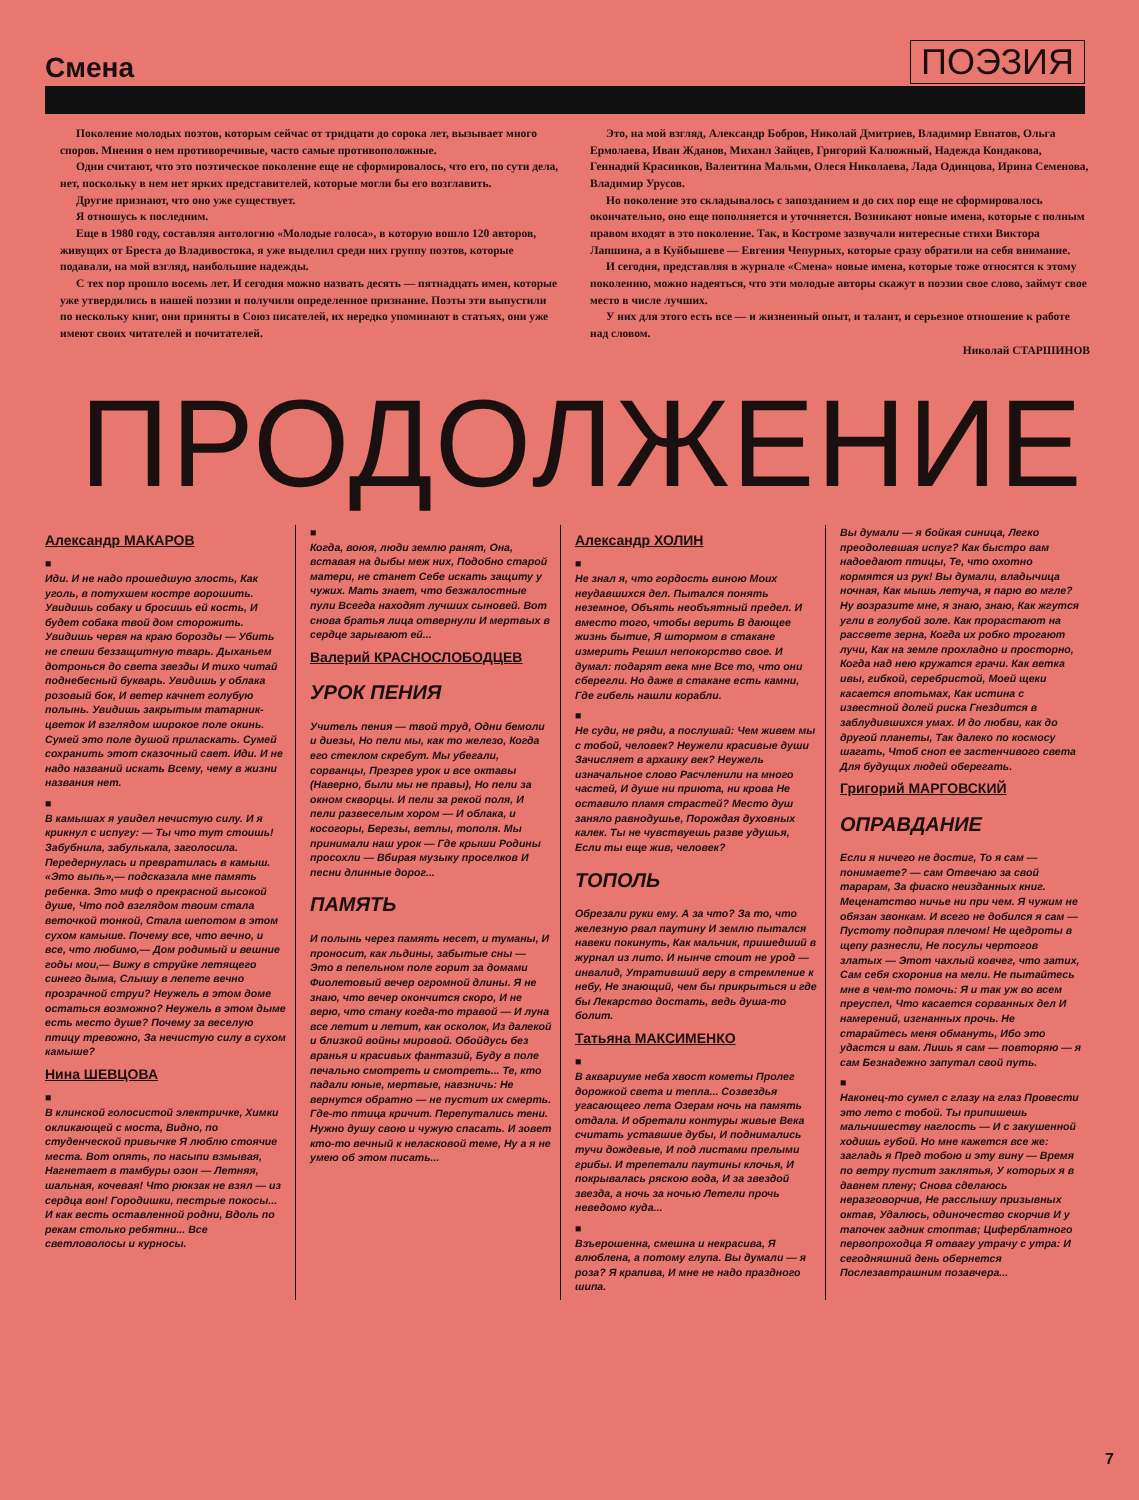Смена ПОЭЗИЯ
Поколение молодых поэтов, которым сейчас от тридцати до сорока лет, вызывает много споров. Мнения о нем противоречивые, часто самые противоположные.
Одни считают, что это поэтическое поколение еще не сформировалось, что его, по сути дела, нет, поскольку в нем нет ярких представителей, которые могли бы его возглавить.
Другие признают, что оно уже существует.
Я отношусь к последним.
Еще в 1980 году, составляя антологию «Молодые голоса», в которую вошло 120 авторов, живущих от Бреста до Владивостока, я уже выделил среди них группу поэтов, которые подавали, на мой взгляд, наибольшие надежды.
С тех пор прошло восемь лет. И сегодня можно назвать десять — пятнадцать имен, которые уже утвердились в нашей поэзии и получили определенное признание. Поэты эти выпустили по нескольку книг, они приняты в Союз писателей, их нередко упоминают в статьях, они уже имеют своих читателей и почитателей.
Это, на мой взгляд, Александр Бобров, Николай Дмитриев, Владимир Евпатов, Ольга Ермолаева, Иван Жданов, Михаил Зайцев, Григорий Калюжный, Надежда Кондакова, Геннадий Красников, Валентина Мальми, Олеся Николаева, Лада Одинцова, Ирина Семенова, Владимир Урусов.
Но поколение это складывалось с запозданием и до сих пор еще не сформировалось окончательно, оно еще пополняется и уточняется. Возникают новые имена, которые с полным правом входят в это поколение. Так, в Костроме зазвучали интересные стихи Виктора Лапшина, а в Куйбышеве — Евгения Чепурных, которые сразу обратили на себя внимание.
И сегодня, представляя в журнале «Смена» новые имена, которые тоже относятся к этому поколению, можно надеяться, что эти молодые авторы скажут в поэзии свое слово, займут свое место в числе лучших.
У них для этого есть все — и жизненный опыт, и талант, и серьезное отношение к работе над словом.
Николай СТАРШИНОВ
ПРОДОЛЖЕНИЕ
Александр МАКАРОВ
■
Иди. И не надо прошедшую злость, Как уголь, в потухшем костре ворошить. Увидишь собаку и бросишь ей кость, И будет собака твой дом сторожить. Увидишь червя на краю борозды — Убить не спеши беззащитную тварь. Дыханьем дотронься до света звезды И тихо читай поднебесный букварь. Увидишь у облака розовый бок, И ветер качнет голубую полынь. Увидишь закрытым татарник-цветок И взглядом широкое поле окинь. Сумей это поле душой приласкать. Сумей сохранить этот сказочный свет. Иди. И не надо названий искать Всему, чему в жизни названия нет.
■
В камышах я увидел нечистую силу. И я крикнул с испугу: — Ты что тут стоишь! Забубнила, забулькала, заголосила. Передернулась и превратилась в камыш. «Это выпь»,— подсказала мне память ребенка. Это миф о прекрасной высокой душе, Что под взглядом твоим стала веточкой тонкой, Стала шепотом в этом сухом камыше. Почему все, что вечно, и все, что любимо,— Дом родимый и вешние годы мои,— Вижу в струйке летящего синего дыма, Слышу в лепете вечно прозрачной струи? Неужель в этом доме остаться возможно? Неужель в этом дыме есть место душе? Почему за веселую птицу тревожно, За нечистую силу в сухом камыше?
Нина ШЕВЦОВА
■
В клинской голосистой электричке, Химки окликающей с моста, Видно, по студенческой привычке Я люблю стоячие места. Вот опять, по насыпи взмывая, Нагнетает в тамбуры озон — Летняя, шальная, кочевая! Что рюкзак не взял — из сердца вон! Городишки, пестрые покосы... И как весть оставленной родни, Вдоль по рекам столько ребятни... Все светловолосы и курносы.
■
Когда, воюя, люди землю ранят, Она, вставая на дыбы меж них, Подобно старой матери, не станет Себе искать защиту у чужих. Мать знает, что безжалостные пули Всегда находят лучших сыновей. Вот снова братья лица отвернули И мертвых в сердце зарывают ей...
Валерий КРАСНОСЛОБОДЦЕВ
УРОК ПЕНИЯ
Учитель пения — твой труд, Одни бемоли и диезы, Но пели мы, как то железо, Когда его стеклом скребут. Мы убегали, сорванцы, Презрев урок и все октавы (Наверно, были мы не правы), Но пели за окном скворцы. И пели за рекой поля, И пели развеселым хором — И облака, и косогоры, Березы, ветлы, тополя. Мы принимали наш урок — Где крыши Родины просохли — Вбирая музыку проселков И песни длинные дорог...
ПАМЯТЬ
И полынь через память несет, и туманы, И проносит, как льдины, забытые сны — Это в пепельном поле горит за домами Фиолетовый вечер огромной длины. Я не знаю, что вечер окончится скоро, И не верю, что стану когда-то травой — И луна все летит и летит, как осколок, Из далекой и близкой войны мировой. Обойдусь без вранья и красивых фантазий, Буду в поле печально смотреть и смотреть... Те, кто падали юные, мертвые, навзничь: Не вернутся обратно — не пустит их смерть. Где-то птица кричит. Перепутались тени. Нужно душу свою и чужую спасать. И зовет кто-то вечный к неласковой теме, Ну а я не умею об этом писать...
Александр ХОЛИН
■
Не знал я, что гордость виною Моих неудавшихся дел. Пытался понять неземное, Объять необъятный предел. И вместо того, чтобы верить В дающее жизнь бытие, Я штормом в стакане измерить Решил непокорство свое. И думал: подарят века мне Все то, что они сберегли. Но даже в стакане есть камни, Где гибель нашли корабли.
■
Не суди, не ряди, а послушай: Чем живем мы с тобой, человек? Неужели красивые души Зачисляет в архаику век? Неужель изначальное слово Расчленили на много частей, И душе ни приюта, ни крова Не оставило пламя страстей? Место душ заняло равнодушье, Порождая духовных калек. Ты не чувствуешь разве удушья, Если ты еще жив, человек?
ТОПОЛЬ
Обрезали руки ему. А за что? За то, что железную рвал паутину И землю пытался навеки покинуть, Как мальчик, пришедший в журнал из лито. И нынче стоит не урод — инвалид, Утративший веру в стремление к небу, Не знающий, чем бы прикрыться и где бы Лекарство достать, ведь душа-то болит.
Татьяна МАКСИМЕНКО
■
В аквариуме неба хвост кометы Пролег дорожкой света и тепла... Созвездья угасающего лета Озерам ночь на память отдала. И обретали контуры живые Века считать уставшие дубы, И поднимались тучи дождевые, И под листами прелыми грибы. И трепетали паутины клочья, И покрывалась ряскою вода, И за звездой звезда, а ночь за ночью Летели прочь неведомо куда...
■
Взъерошенна, смешна и некрасива, Я влюблена, а потому глупа. Вы думали — я роза? Я крапива, И мне не надо праздного шипа.
Вы думали — я бойкая синица, Легко преодолевшая испуг? Как быстро вам надоедают птицы, Те, что охотно кормятся из рук! Вы думали, владычица ночная, Как мышь летуча, я парю во мгле? Ну возразите мне, я знаю, знаю, Как жгутся угли в голубой золе. Как прорастают на рассвете зерна, Когда их робко трогают лучи, Как на земле прохладно и просторно, Когда над нею кружатся грачи. Как ветка ивы, гибкой, серебристой, Моей щеки касается впотьмах, Как истина с известной долей риска Гнездится в заблудившихся умах. И до любви, как до другой планеты, Так далеко по космосу шагать, Чтоб сноп ее застенчивого света Для будущих людей оберегать.
Григорий МАРГОВСКИЙ
ОПРАВДАНИЕ
Если я ничего не достиг, То я сам — понимаете? — сам Отвечаю за свой тарарам, За фиаско неизданных книг. Меценатство ничье ни при чем. Я чужим не обязан звонкам. И всего не добился я сам — Пустоту подпирая плечом! Не щедроты в щепу разнесли, Не посулы чертогов златых — Этот чахлый ковчег, что затих, Сам себя схоронив на мели. Не пытайтесь мне в чем-то помочь: Я и так уж во всем преуспел, Что касается сорванных дел И намерений, изгнанных прочь. Не старайтесь меня обмануть, Ибо это удастся и вам. Лишь я сам — повторяю — я сам Безнадежно запутал свой путь.
■
Наконец-то сумел с глазу на глаз Провести это лето с тобой. Ты припишешь мальчишеству наглость — И с закушенной ходишь губой. Но мне кажется все же: загладь я Пред тобою и эту вину — Время по ветру пустит заклятья, У которых я в давнем плену; Снова сделаюсь неразговорчив, Не расслышу призывных октав, Удалюсь, одиночество скорчив И у тапочек задник стоптав; Циферблатного первопроходца Я отвагу утрачу с утра: И сегодняшний день обернется Послезавтрашним позавчера...
7